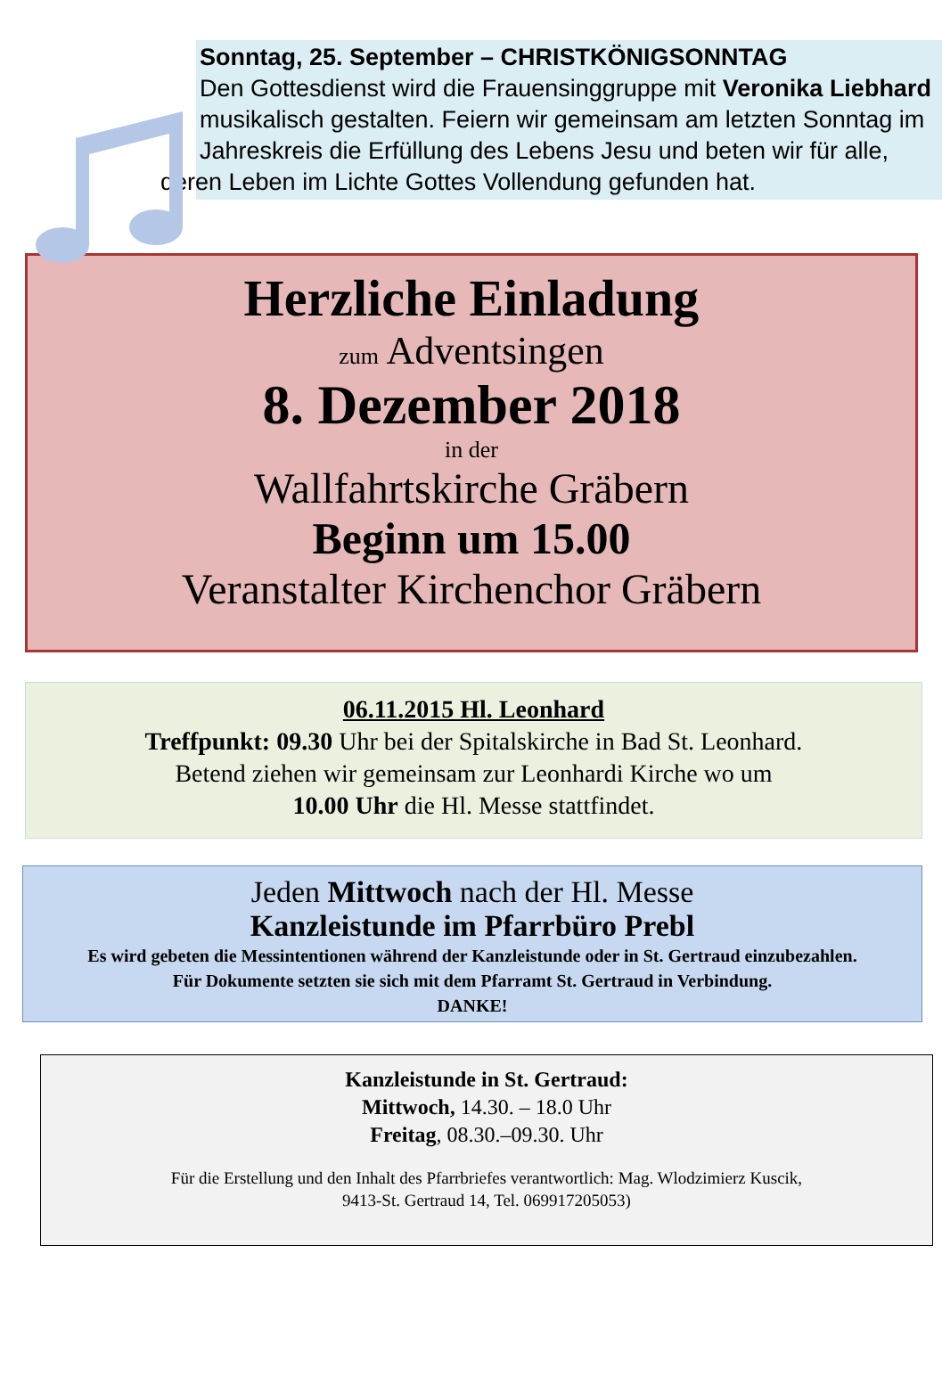Sonntag, 25. September – CHRISTKÖNIGSONNTAG
Den Gottesdienst wird die Frauensinggruppe mit Veronika Liebhard musikalisch gestalten. Feiern wir gemeinsam am letzten Sonntag im Jahreskreis die Erfüllung des Lebens Jesu und beten wir für alle,
deren Leben im Lichte Gottes Vollendung gefunden hat.
Herzliche Einladung
zum Adventsingen
8. Dezember 2018
in der
Wallfahrtskirche Gräbern
Beginn um 15.00
Veranstalter Kirchenchor Gräbern
06.11.2015 Hl. Leonhard
Treffpunkt: 09.30 Uhr bei der Spitalskirche in Bad St. Leonhard.
Betend ziehen wir gemeinsam zur Leonhardi Kirche wo um
10.00 Uhr die Hl. Messe stattfindet.
Jeden Mittwoch nach der Hl. Messe
Kanzleistunde im Pfarrbüro Prebl
Es wird gebeten die Messintentionen während der Kanzleistunde oder in St. Gertraud einzubezahlen.
Für Dokumente setzten sie sich mit dem Pfarramt St. Gertraud in Verbindung.
DANKE!
Kanzleistunde in St. Gertraud:
Mittwoch, 14.30. – 18.0 Uhr
Freitag, 08.30.–09.30. Uhr
Für die Erstellung und den Inhalt des Pfarrbriefes verantwortlich: Mag. Wlodzimierz Kuscik,
9413-St. Gertraud 14, Tel. 069917205053)